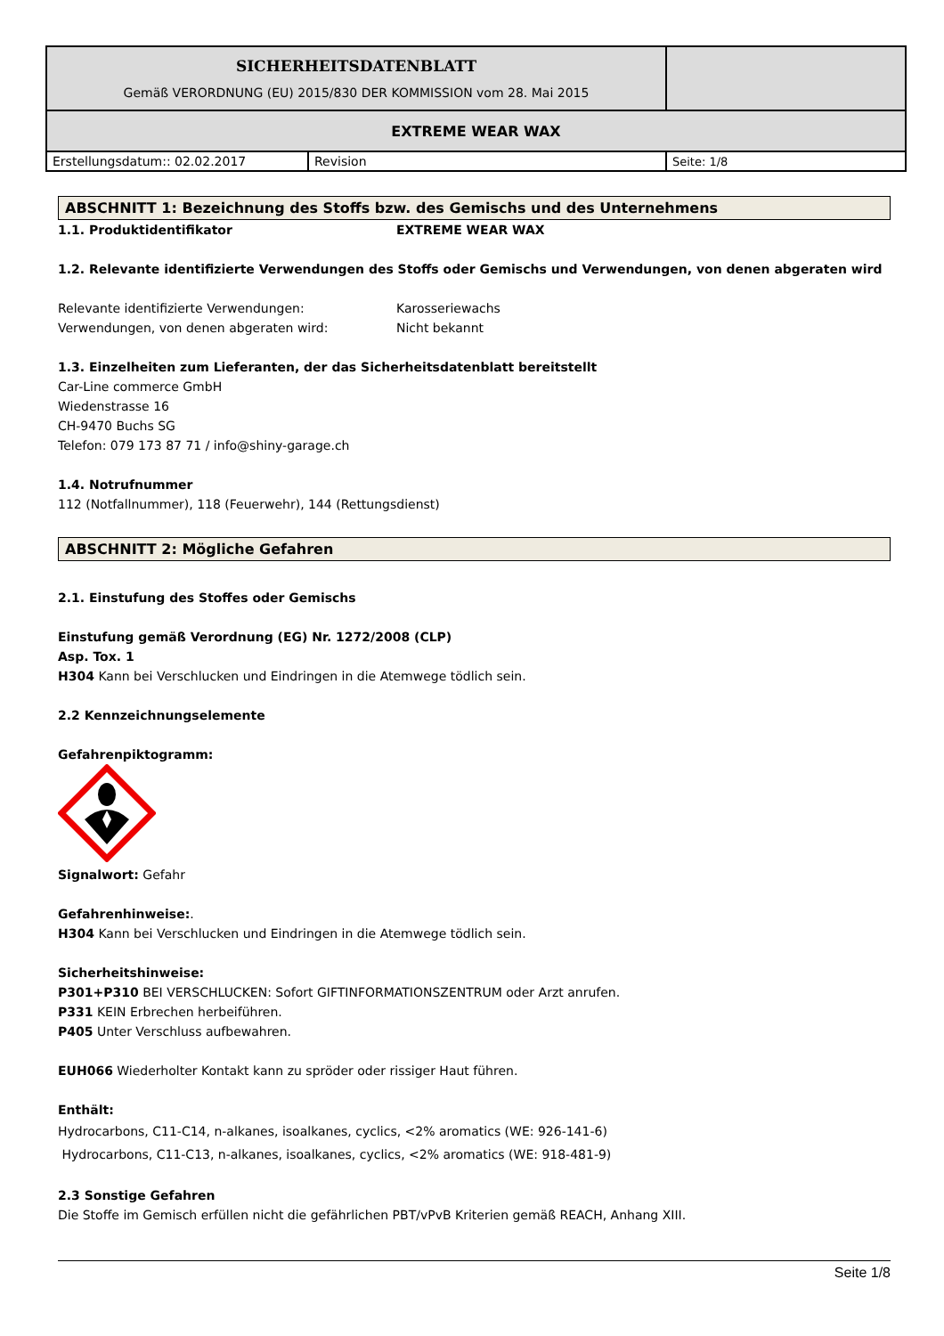| SICHERHEITSDATENBLATT Gemäß VERORDNUNG (EU) 2015/830 DER KOMMISSION vom 28. Mai 2015 | | |
| EXTREME WEAR WAX | | |
| Erstellungsdatum:: 02.02.2017 | Revision | Seite: 1/8 |
ABSCHNITT 1: Bezeichnung des Stoffs bzw. des Gemischs und des Unternehmens
1.1. Produktidentifikator EXTREME WEAR WAX
1.2. Relevante identifizierte Verwendungen des Stoffs oder Gemischs und Verwendungen, von denen abgeraten wird
Relevante identifizierte Verwendungen: Karosseriewachs
Verwendungen, von denen abgeraten wird: Nicht bekannt
1.3. Einzelheiten zum Lieferanten, der das Sicherheitsdatenblatt bereitstellt
Car-Line commerce GmbH
Wiedenstrasse 16
CH-9470 Buchs SG
Telefon: 079 173 87 71 / info@shiny-garage.ch
1.4. Notrufnummer
112 (Notfallnummer), 118 (Feuerwehr), 144 (Rettungsdienst)
ABSCHNITT 2: Mögliche Gefahren
2.1. Einstufung des Stoffes oder Gemischs
Einstufung gemäß Verordnung (EG) Nr. 1272/2008 (CLP)
Asp. Tox. 1
H304 Kann bei Verschlucken und Eindringen in die Atemwege tödlich sein.
2.2 Kennzeichnungselemente
Gefahrenpiktogramm:
Signalwort: Gefahr
Gefahrenhinweise:.
H304 Kann bei Verschlucken und Eindringen in die Atemwege tödlich sein.
Sicherheitshinweise:
P301+P310 BEI VERSCHLUCKEN: Sofort GIFTINFORMATIONSZENTRUM oder Arzt anrufen.
P331 KEIN Erbrechen herbeiführen.
P405 Unter Verschluss aufbewahren.
EUH066 Wiederholter Kontakt kann zu spröder oder rissiger Haut führen.
Enthält:
Hydrocarbons, C11-C14, n-alkanes, isoalkanes, cyclics, <2% aromatics (WE: 926-141-6)
Hydrocarbons, C11-C13, n-alkanes, isoalkanes, cyclics, <2% aromatics (WE: 918-481-9)
2.3 Sonstige Gefahren
Die Stoffe im Gemisch erfüllen nicht die gefährlichen PBT/vPvB Kriterien gemäß REACH, Anhang XIII.
Seite 1/8